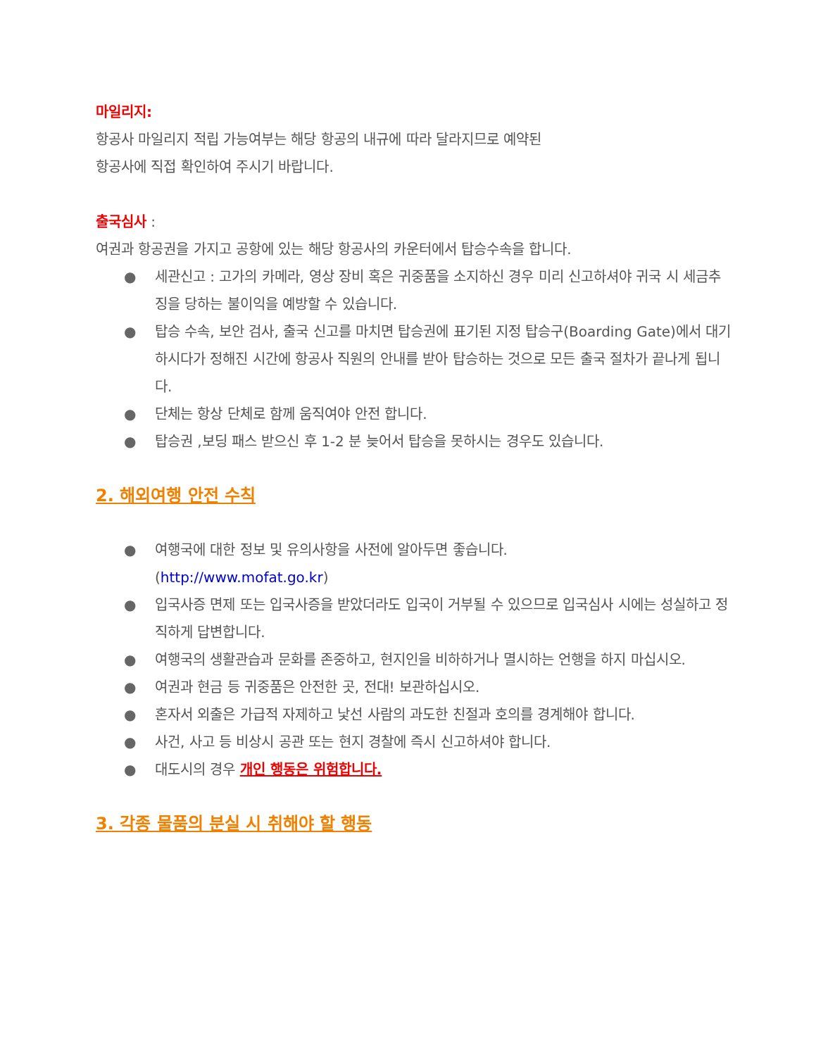마일리지:
항공사 마일리지 적립 가능여부는 해당 항공의 내규에 따라 달라지므로 예약된
항공사에 직접 확인하여 주시기 바랍니다.
출국심사 :
여권과 항공권을 가지고 공항에 있는 해당 항공사의 카운터에서 탑승수속을 합니다.
● 세관신고 : 고가의 카메라, 영상 장비 혹은 귀중품을 소지하신 경우 미리 신고하셔야 귀국 시 세금추징을 당하는 불이익을 예방할 수 있습니다.
● 탑승 수속, 보안 검사, 출국 신고를 마치면 탑승권에 표기된 지정 탑승구(Boarding Gate)에서 대기하시다가 정해진 시간에 항공사 직원의 안내를 받아 탑승하는 것으로 모든 출국 절차가 끝나게 됩니다.
● 단체는 항상 단체로 함께 움직여야 안전 합니다.
● 탑승권 ,보딩 패스 받으신 후 1-2 분 늦어서 탑승을 못하시는 경우도 있습니다.
2. 해외여행 안전 수칙
● 여행국에 대한 정보 및 유의사항을 사전에 알아두면 좋습니다.
(http://www.mofat.go.kr)
● 입국사증 면제 또는 입국사증을 받았더라도 입국이 거부될 수 있으므로 입국심사 시에는 성실하고 정직하게 답변합니다.
● 여행국의 생활관습과 문화를 존중하고, 현지인을 비하하거나 멸시하는 언행을 하지 마십시오.
● 여권과 현금 등 귀중품은 안전한 곳, 전대! 보관하십시오.
● 혼자서 외출은 가급적 자제하고 낯선 사람의 과도한 친절과 호의를 경계해야 합니다.
● 사건, 사고 등 비상시 공관 또는 현지 경찰에 즉시 신고하셔야 합니다.
● 대도시의 경우 개인 행동은 위험합니다.
3. 각종 물품의 분실 시 취해야 할 행동